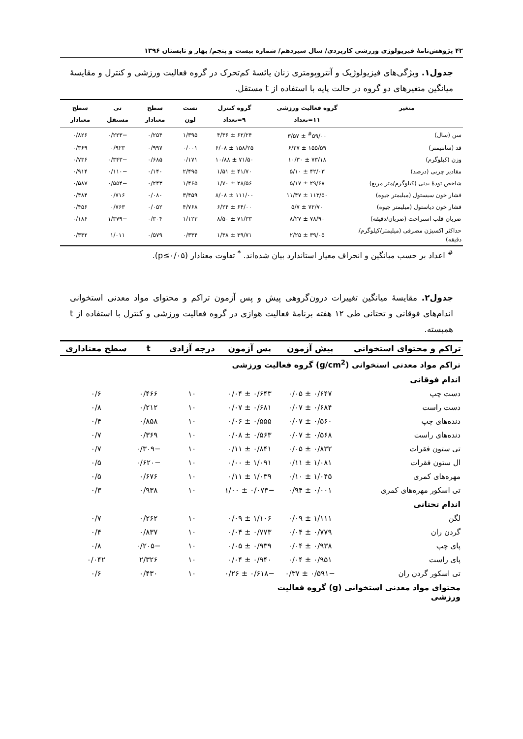۴۲ پژوهش‌نامۀ فیزیولوژی ورزشی کاربردی/ سال سیزدهم/ شماره بیست و پنجم/ بهار و تابستان ۱۳۹۶
جدول۱. ویژگی‌های فیزیولوژیک و آنتروپومتری زنان یائسۀ کم‌تحرک در گروه فعالیت ورزشی و کنترل و مقایسۀ میانگین متغیرهای دو گروه در حالت پایه با استفاده از t مستقل.
| متغیر | گروه فعالیت ورزشی ۱۱=تعداد | گروه کنترل ۹=تعداد | تست لون | سطح معنادار | تی مستقل | سطح معنادار |
| --- | --- | --- | --- | --- | --- | --- |
| سن (سال) | <sup>#</sup> ۵۹/۰۰ ± ۳/۵۷ | ۶۲/۲۴ ± ۴/۳۶ | ۱/۳۹۵ | ۰/۲۵۴ | −۰/۲۲۳ | ۰/۸۲۶ |
| قد (سانتیمتر) | ۱۵۵/۵۹ ± ۶/۲۷ | ۱۵۸/۲۵ ± ۶/۰۸ | ۰/۰۰۱ | ۰/۹۹۷ | ۰/۹۲۳ | ۰/۳۶۹ |
| وزن (کیلوگرم) | ۷۳/۱۸ ± ۱۰/۳۰ | ۷۱/۵۰ ± ۱۰/۸۸ | ۰/۱۷۱ | ۰/۶۸۵ | −۰/۳۴۳ | ۰/۷۳۶ |
| مقادیر چربی (درصد) | ۴۲/۰۳ ± ۵/۱۰ | ۴۱/۷۰ ± ۱/۵۱ | ۲/۴۹۵ | ۰/۱۴۰ | −۰/۱۱۰ | ۰/۹۱۴ |
| شاخص تودۀ بدنی (کیلوگرم/متر مربع) | ۲۹/۶۸ ± ۵/۱۷ | ۲۸/۵۶ ± ۱/۷۰ | ۱/۴۶۵ | ۰/۲۴۳ | −۰/۵۵۴ | ۰/۵۸۷ |
| فشار خون سیستول (میلیمتر جیوه) | ۱۱۳/۵۰ ± ۱۱/۴۷ | ۱۱۱/۰۰ ± ۸/۰۸ | ۳/۴۵۹ | ۰/۰۸۰ | ۰/۷۱۶ | ۰/۴۸۴ |
| فشار خون دیاستول (میلیمتر جیوه) | ۷۲/۷۰ ± ۵/۷ | ۶۴/۰۰ ± ۶/۲۴ | ۴/۷۶۸ | ۰/۰۵۲ | ۰/۷۶۳ | ۰/۴۵۶ |
| ضربان قلب استراحت (ضربان/دقیقه) | ۷۸/۹۰ ± ۸/۲۷ | ۷۱/۳۳ ± ۸/۵۰ | ۱/۱۲۳ | ۰/۳۰۴ | −۱/۳۷۹ | ۰/۱۸۶ |
| حداکثر اکسیژن مصرفی (میلیمتر/کیلوگرم/دقیقه) | ۳۹/۰۵ ± ۲/۲۵ | ۳۹/۷۱ ± ۱/۳۸ | ۰/۳۳۴ | ۰/۵۷۹ | ۱/۰۱۱ | ۰/۳۴۲ |
<sup>#</sup> اعداد بر حسب میانگین و انحراف معیار استاندارد بیان شده‌اند. <sup>*</sup> تفاوت معنادار (p≤۰/۰۵).
جدول۲. مقایسۀ میانگین تغییرات درون‌گروهی پیش و پس آزمون تراکم و محتوای مواد معدنی استخوانی اندام‌های فوقانی و تحتانی طی ۱۲ هفته برنامۀ فعالیت هوازی در گروه فعالیت ورزشی و کنترل با استفاده از t همبسته.
| تراکم و محتوای استخوانی | پیش آزمون | پس آزمون | درجه آزادی | t | سطح معناداری |
| --- | --- | --- | --- | --- | --- |
| تراکم مواد معدنی استخوانی (g/cm<sup>2</sup>) گروه فعالیت ورزشی | | | | | |
| اندام فوقانی | | | | | |
| دست چپ | ۰/۶۴۷ ± ۰/۰۵ | ۰/۶۴۳ ± ۰/۰۴ | ۱۰ | ۰/۴۶۶ | ۰/۶ |
| دست راست | ۰/۶۸۴ ± ۰/۰۷ | ۰/۶۸۱ ± ۰/۰۷ | ۱۰ | ۰/۲۱۲ | ۰/۸ |
| دنده‌های چپ | ۰/۵۶۰ ± ۰/۰۷ | ۰/۵۵۵ ± ۰/۰۶ | ۱۰ | ۰/۸۵۸ | ۰/۴ |
| دنده‌های راست | ۰/۵۶۸ ± ۰/۰۷ | ۰/۵۶۳ ± ۰/۰۸ | ۱۰ | ۰/۳۶۹ | ۰/۷ |
| تی ستون فقرات | ۰/۸۳۲ ± ۰/۰۵ | ۰/۸۴۱ ± ۰/۱۱ | ۱۰ | −۰/۳۰۹ | ۰/۷ |
| ال ستون فقرات | ۱/۰۸۱ ± ۰/۱۱ | ۱/۰۹۱ ± ۰/۰۰ | ۱۰ | −۰/۶۲۰ | ۰/۵ |
| مهره‌های کمری | ۱/۰۴۵ ± ۰/۱۰ | ۱/۰۳۹ ± ۰/۱۱ | ۱۰ | ۰/۶۷۶ | ۰/۵ |
| تی اسکور مهره‌های کمری | ۰/۰۰۱ ± ۰/۹۴ | −۰/۰۷۳ ± ۱/۰۰ | ۱۰ | ۰/۹۳۸ | ۰/۳ |
| اندام تحتانی | | | | | |
| لگن | ۱/۱۱۱ ± ۰/۰۹ | ۱/۱۰۶ ± ۰/۰۹ | ۱۰ | ۰/۲۶۲ | ۰/۷ |
| گردن ران | ۰/۷۷۹ ± ۰/۰۴ | ۰/۷۷۳ ± ۰/۰۴ | ۱۰ | ۰/۸۳۷ | ۰/۴ |
| پای چپ | ۰/۹۳۸ ± ۰/۰۴ | ۰/۹۳۹ ± ۰/۰۵ | ۱۰ | −۰/۲۰۵ | ۰/۸ |
| پای راست | ۰/۹۵۱ ± ۰/۰۴ | ۰/۹۴۰ ± ۰/۰۴ | ۱۰ | ۲/۳۲۶ | ۰/۰۴۲ |
| تی اسکور گردن ران | −۰/۵۹۱ ± ۰/۳۷ | −۰/۶۱۸ ± ۰/۲۶ | ۱۰ | ۰/۴۳۰ | ۰/۶ |
| محتوای مواد معدنی استخوانی (g) گروه فعالیت ورزشی | | | | | |